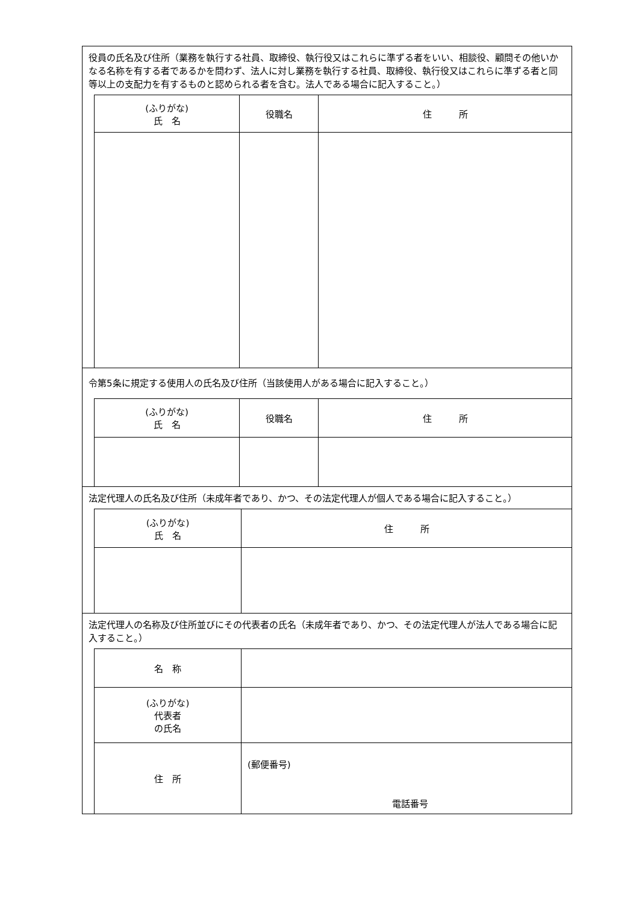役員の氏名及び住所（業務を執行する社員、取締役、執行役又はこれらに準ずる者をいい、相談役、顧問その他いかなる名称を有する者であるかを問わず、法人に対し業務を執行する社員、取締役、執行役又はこれらに準ずる者と同等以上の支配力を有するものと認められる者を含む。法人である場合に記入すること。）
| (ふりがな) 氏 名 | 役職名 | 住 所 |
| --- | --- | --- |
令第5条に規定する使用人の氏名及び住所（当該使用人がある場合に記入すること。）
| (ふりがな) 氏 名 | 役職名 | 住 所 |
| --- | --- | --- |
法定代理人の氏名及び住所（未成年者であり、かつ、その法定代理人が個人である場合に記入すること。）
| (ふりがな) 氏 名 | 住 所 |
| --- | --- |
法定代理人の名称及び住所並びにその代表者の氏名（未成年者であり、かつ、その法定代理人が法人である場合に記入すること。）
| 名 称 | |
| (ふりがな) 代表者 の氏名 | |
| 住 所 | (郵便番号) 電話番号 |